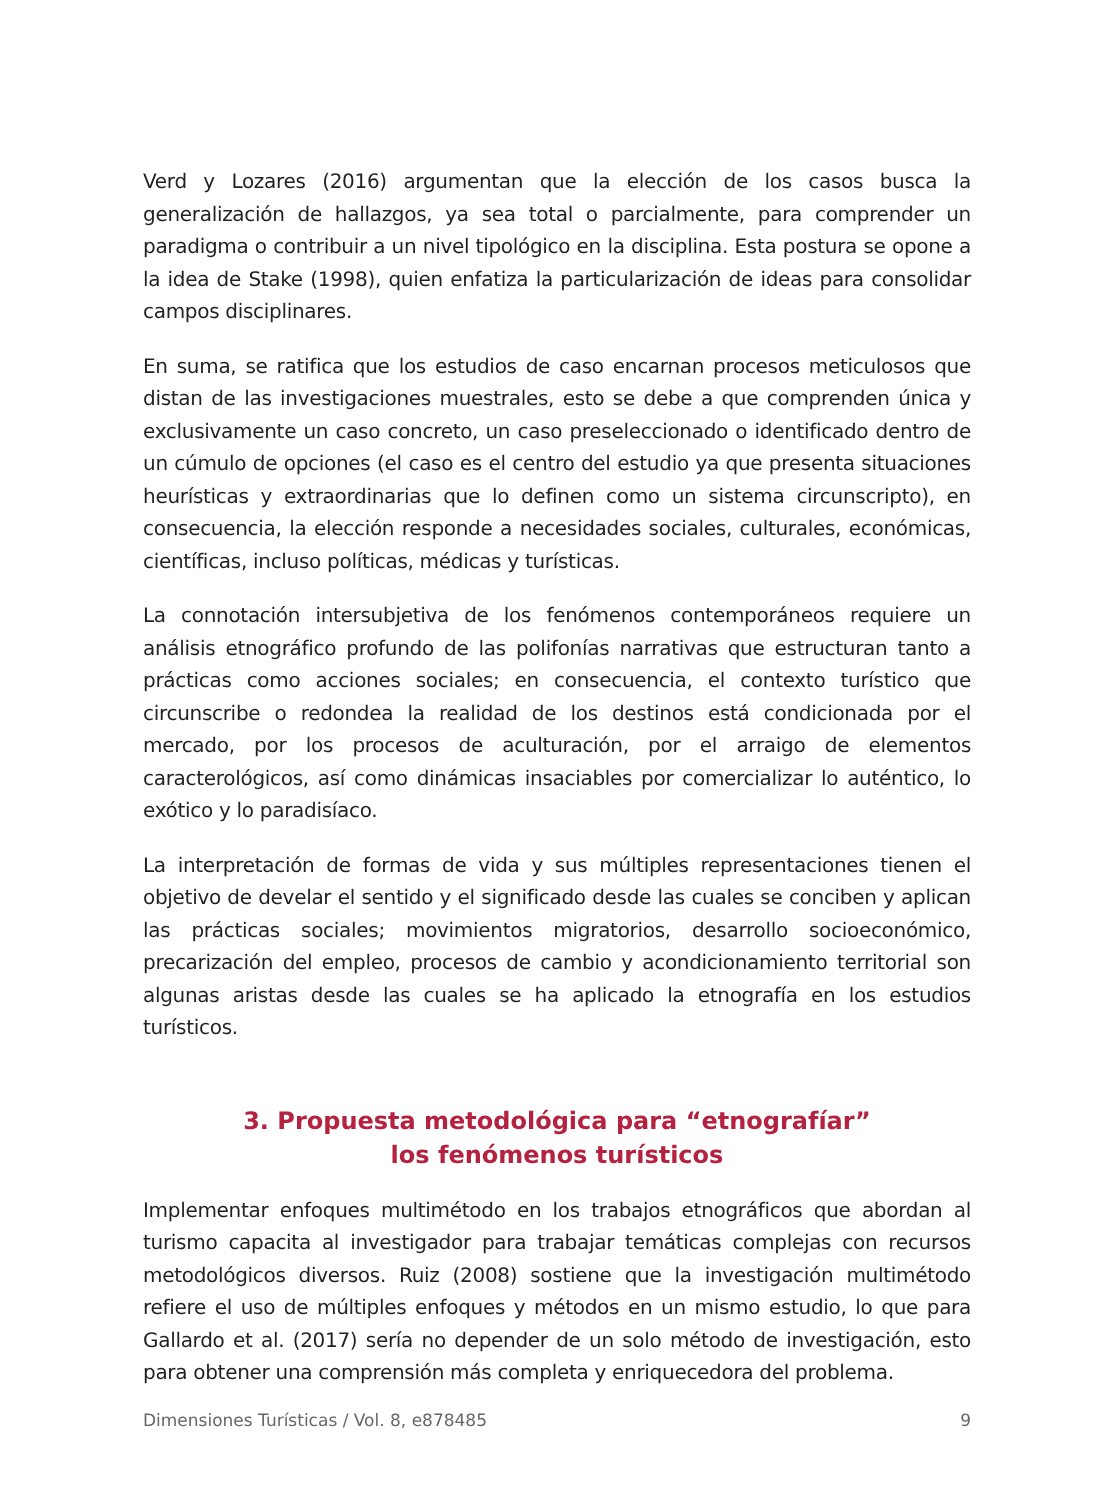Verd y Lozares (2016) argumentan que la elección de los casos busca la generalización de hallazgos, ya sea total o parcialmente, para comprender un paradigma o contribuir a un nivel tipológico en la disciplina. Esta postura se opone a la idea de Stake (1998), quien enfatiza la particularización de ideas para consolidar campos disciplinares.
En suma, se ratifica que los estudios de caso encarnan procesos meticulosos que distan de las investigaciones muestrales, esto se debe a que comprenden única y exclusivamente un caso concreto, un caso preseleccionado o identificado dentro de un cúmulo de opciones (el caso es el centro del estudio ya que presenta situaciones heurísticas y extraordinarias que lo definen como un sistema circunscripto), en consecuencia, la elección responde a necesidades sociales, culturales, económicas, científicas, incluso políticas, médicas y turísticas.
La connotación intersubjetiva de los fenómenos contemporáneos requiere un análisis etnográfico profundo de las polifonías narrativas que estructuran tanto a prácticas como acciones sociales; en consecuencia, el contexto turístico que circunscribe o redondea la realidad de los destinos está condicionada por el mercado, por los procesos de aculturación, por el arraigo de elementos caracterológicos, así como dinámicas insaciables por comercializar lo auténtico, lo exótico y lo paradisíaco.
La interpretación de formas de vida y sus múltiples representaciones tienen el objetivo de develar el sentido y el significado desde las cuales se conciben y aplican las prácticas sociales; movimientos migratorios, desarrollo socioeconómico, precarización del empleo, procesos de cambio y acondicionamiento territorial son algunas aristas desde las cuales se ha aplicado la etnografía en los estudios turísticos.
3. Propuesta metodológica para “etnografíar”
los fenómenos turísticos
Implementar enfoques multimétodo en los trabajos etnográficos que abordan al turismo capacita al investigador para trabajar temáticas complejas con recursos metodológicos diversos. Ruiz (2008) sostiene que la investigación multimétodo refiere el uso de múltiples enfoques y métodos en un mismo estudio, lo que para Gallardo et al. (2017) sería no depender de un solo método de investigación, esto para obtener una comprensión más completa y enriquecedora del problema.
Dimensiones Turísticas / Vol. 8, e878485 9